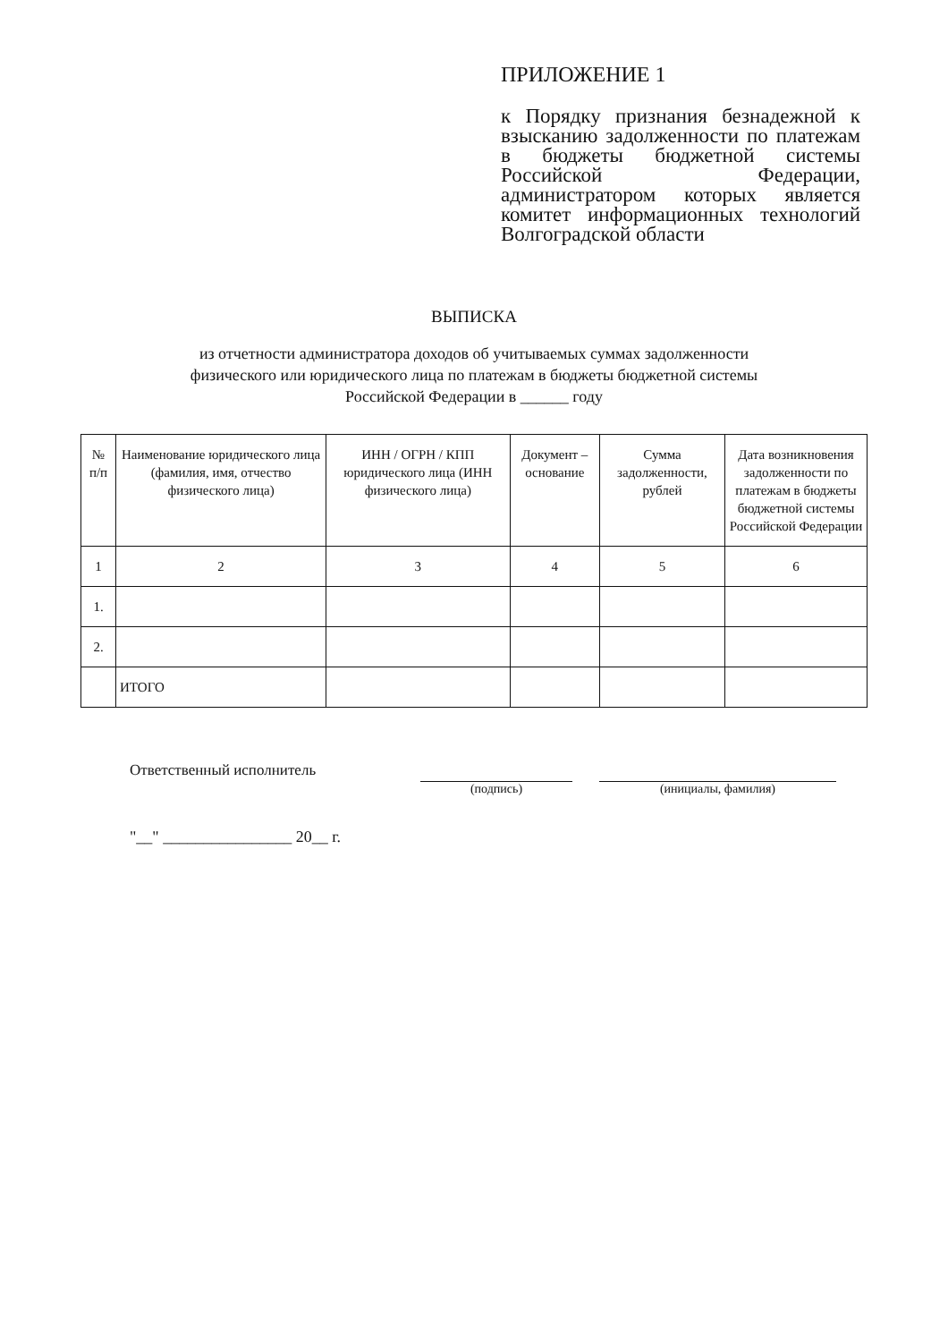ПРИЛОЖЕНИЕ 1
к Порядку признания безнадежной к взысканию задолженности по платежам в бюджеты бюджетной системы Российской Федерации, администратором которых является комитет информационных технологий Волгоградской области
ВЫПИСКА
из отчетности администратора доходов об учитываемых суммах задолженности
физического или юридического лица по платежам в бюджеты бюджетной системы
Российской Федерации в ______ году
| № п/п | Наименование юридического лица (фамилия, имя, отчество физического лица) | ИНН / ОГРН / КПП юридического лица (ИНН физического лица) | Документ – основание | Сумма задолженности, рублей | Дата возникновения задолженности по платежам в бюджеты бюджетной системы Российской Федерации |
| --- | --- | --- | --- | --- | --- |
| 1 | 2 | 3 | 4 | 5 | 6 |
| 1. | | | | | |
| 2. | | | | | |
| | ИТОГО | | | | |
Ответственный исполнитель
(подпись) (инициалы, фамилия)
"__" ________________ 20__ г.